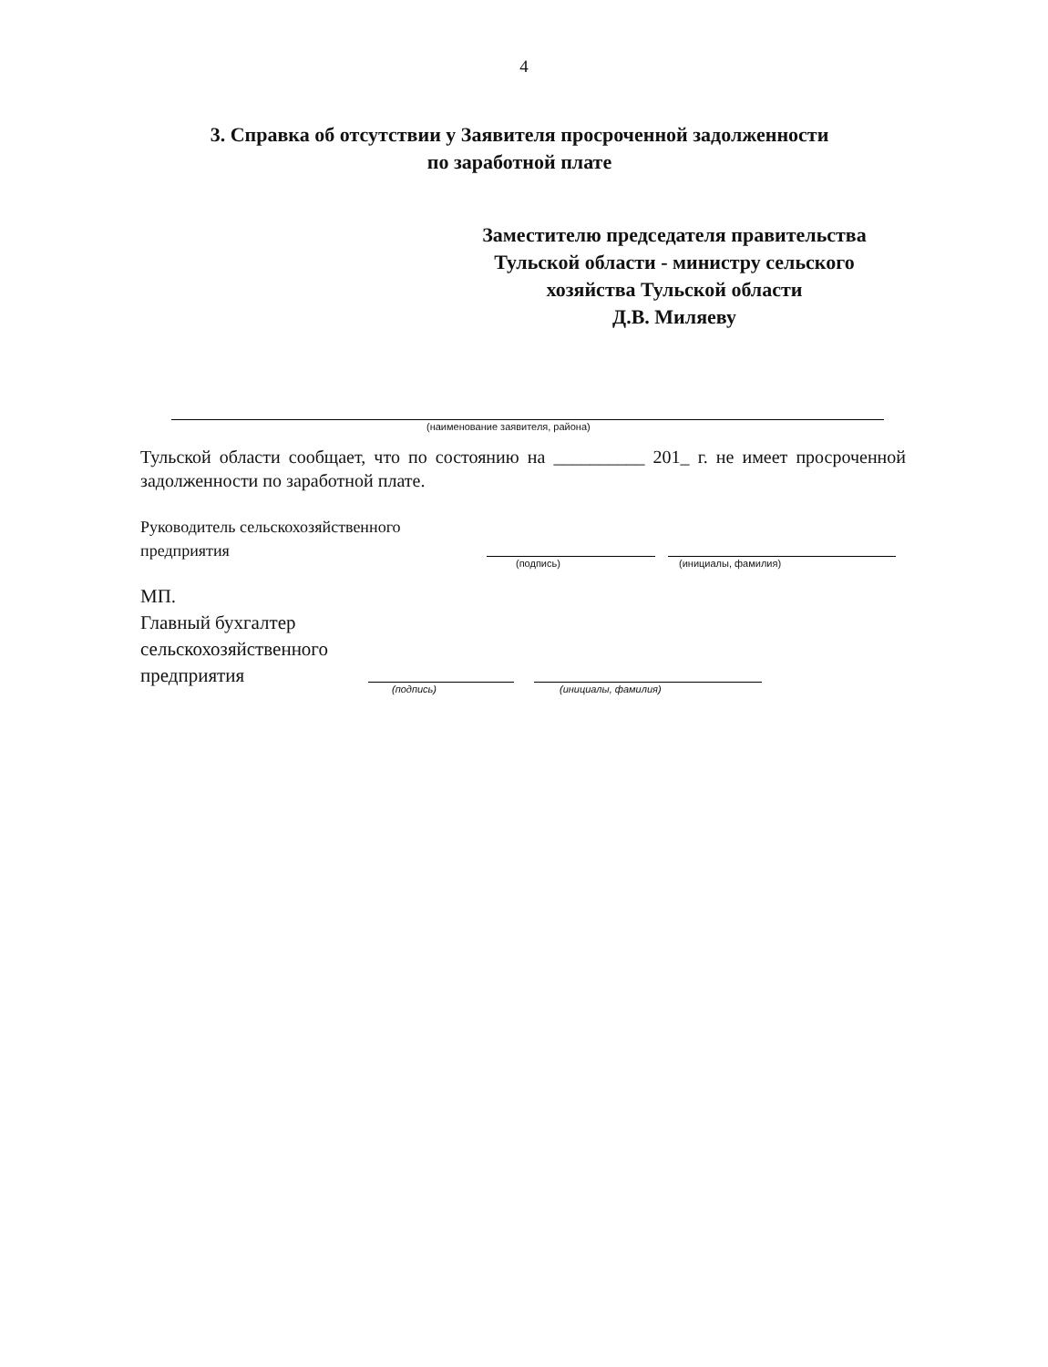4
3. Справка об отсутствии у Заявителя просроченной задолженности
по заработной плате
Заместителю председателя правительства
Тульской области - министру сельского
хозяйства Тульской области
Д.В. Миляеву
(наименование заявителя, района)
Тульской области сообщает, что по состоянию на __________ 201_ г. не имеет просроченной задолженности по заработной плате.
Руководитель сельскохозяйственного
предприятия
(подпись) (инициалы, фамилия)
МП.
Главный бухгалтер
сельскохозяйственного
предприятия
(подпись) (инициалы, фамилия)